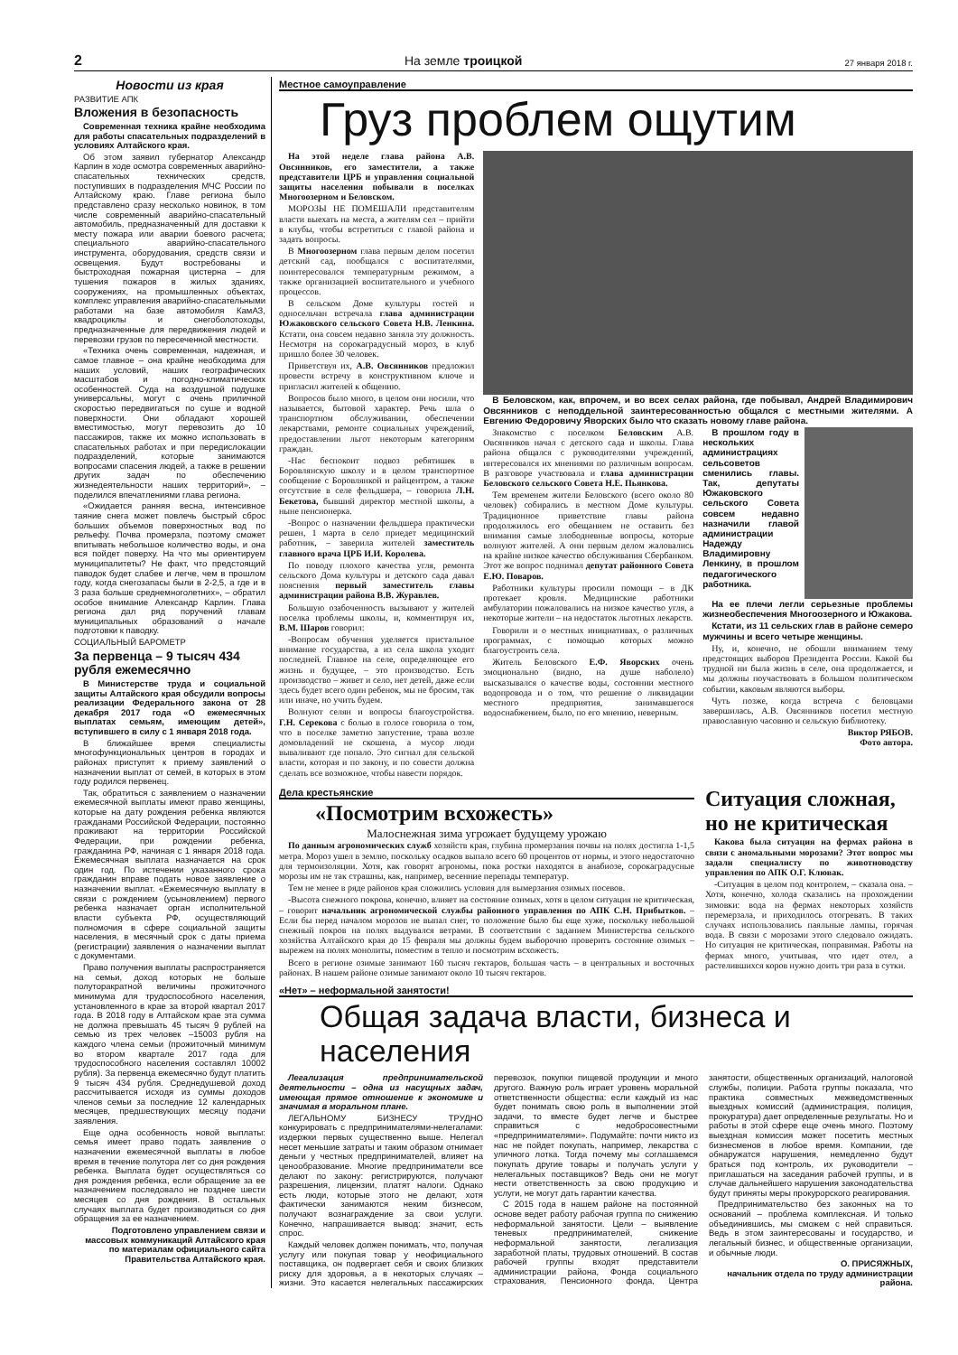2 На земле троицкой 27 января 2018 г.
Новости из края
РАЗВИТИЕ АПК
Вложения в безопасность
Современная техника крайне необходима для работы спасательных подразделений в условиях Алтайского края.
Об этом заявил губернатор Александр Карлин в ходе осмотра современных аварийно-спасательных технических средств, поступивших в подразделения МЧС России по Алтайскому краю. Главе региона было представлено сразу несколько новинок, в том числе современный аварийно-спасательный автомобиль, предназначенный для доставки к месту пожара или аварии боевого расчета; специального аварийно-спасательного инструмента, оборудования, средств связи и освещения. Будут востребованы и быстроходная пожарная цистерна – для тушения пожаров в жилых зданиях, сооружениях, на промышленных объектах, комплекс управления аварийно-спасательными работами на базе автомобиля КамАЗ, квадроциклы и снегоболотоходы, предназначенные для передвижения людей и перевозки грузов по пересеченной местности.
«Техника очень современная, надежная, и самое главное – она крайне необходима для наших условий, наших географических масштабов и погодно-климатических особенностей. Суда на воздушной подушке универсальны, могут с очень приличной скоростью передвигаться по суше и водной поверхности. Они обладают хорошей вместимостью, могут перевозить до 10 пассажиров, также их можно использовать в спасательных работах и при передислокации подразделений, которые занимаются вопросами спасения людей, а также в решении других задач по обеспечению жизнедеятельности наших территорий», – поделился впечатлениями глава региона.
«Ожидается ранняя весна, интенсивное таяние снега может повлечь быстрый сброс больших объемов поверхностных вод по рельефу. Почва промерзла, поэтому сможет впитывать небольшое количество воды, и она вся пойдет поверху. На что мы ориентируем муниципалитеты? Не факт, что предстоящий паводок будет слабее и легче, чем в прошлом году, когда снегозапасы были в 2-2,5, а где и в 3 раза больше среднемноголетних», – обратил особое внимание Александр Карлин. Глава региона дал ряд поручений главам муниципальных образований о начале подготовки к паводку.
СОЦИАЛЬНЫЙ БАРОМЕТР
За первенца – 9 тысяч 434 рубля ежемесячно
В Министерстве труда и социальной защиты Алтайского края обсудили вопросы реализации Федерального закона от 28 декабря 2017 года «О ежемесячных выплатах семьям, имеющим детей», вступившего в силу с 1 января 2018 года.
В ближайшее время специалисты многофункциональных центров в городах и районах приступят к приему заявлений о назначении выплат от семей, в которых в этом году родился первенец.
Так, обратиться с заявлением о назначении ежемесячной выплаты имеют право женщины, которые на дату рождения ребенка являются гражданами Российской Федерации, постоянно проживают на территории Российской Федерации, при рождении ребенка, гражданина РФ, начиная с 1 января 2018 года. Ежемесячная выплата назначается на срок один год. По истечении указанного срока гражданин вправе подать новое заявление о назначении выплат. «Ежемесячную выплату в связи с рождением (усыновлением) первого ребенка назначает орган исполнительной власти субъекта РФ, осуществляющий полномочия в сфере социальной защиты населения, в месячный срок с даты приема (регистрации) заявления о назначении выплат с документами.
Право получения выплаты распространяется на семьи, доход которых не больше полуторакратной величины прожиточного минимума для трудоспособного населения, установленного в крае за второй квартал 2017 года. В 2018 году в Алтайском крае эта сумма не должна превышать 45 тысяч 9 рублей на семью из трех человек –15003 рубля на каждого члена семьи (прожиточный минимум во втором квартале 2017 года для трудоспособного населения составлял 10002 рубля). За первенца ежемесячно будут платить 9 тысяч 434 рубля. Среднедушевой доход рассчитывается исходя из суммы доходов членов семьи за последние 12 календарных месяцев, предшествующих месяцу подачи заявления.
Еще одна особенность новой выплаты: семья имеет право подать заявление о назначении ежемесячной выплаты в любое время в течение полутора лет со дня рождения ребенка. Выплата будет осуществляться со дня рождения ребенка, если обращение за ее назначением последовало не позднее шести месяцев со дня рождения. В остальных случаях выплата будет производиться со дня обращения за ее назначением.
Подготовлено управлением связи и массовых коммуникаций Алтайского края по материалам официального сайта Правительства Алтайского края.
Местное самоуправление
Груз проблем ощутим
На этой неделе глава района А.В. Овсянников, его заместители, а также представители ЦРБ и управления социальной защиты населения побывали в поселках Многоозерном и Беловском.
МОРОЗЫ НЕ ПОМЕШАЛИ представителям власти выехать на места, а жителям сел – прийти в клубы, чтобы встретиться с главой района и задать вопросы.
В Многоозерном глава первым делом посетил детский сад, пообщался с воспитателями, поинтересовался температурным режимом, а также организацией воспитательного и учебного процессов.
В сельском Доме культуры гостей и односельчан встречала глава администрации Южаковского сельского Совета Н.В. Ленкина. Кстати, она совсем недавно заняла эту должность. Несмотря на сорокаградусный мороз, в клуб пришло более 30 человек.
Приветствуя их, А.В. Овсянников предложил провести встречу в конструктивном ключе и пригласил жителей к общению.
Вопросов было много, в целом они носили, что называется, бытовой характер. Речь шла о транспортном обслуживании, обеспечении лекарствами, ремонте социальных учреждений, предоставлении льгот некоторым категориям граждан.
-Нас беспокоит подвоз ребятишек в Боровлянскую школу и в целом транспортное сообщение с Боровлянкой и райцентром, а также отсутствие в селе фельдшера, – говорила Л.Н. Бекетова, бывший директор местной школы, а ныне пенсионерка.
-Вопрос о назначении фельдшера практически решен, 1 марта в село приедет медицинский работник, – заверила жителей заместитель главного врача ЦРБ И.И. Королева.
По поводу плохого качества угля, ремонта сельского Дома культуры и детского сада давал пояснения первый заместитель главы администрации района В.В. Журавлев.
Большую озабоченность вызывают у жителей поселка проблемы школы, и, комментируя их, В.М. Шаров говорил:
-Вопросам обучения уделяется пристальное внимание государства, а из села школа уходит последней. Главное на селе, определяющее его жизнь и будущее, – это производство. Есть производство – живет и село, нет детей, даже если здесь будет всего один ребенок, мы не бросим, так или иначе, но учить будем.
Волнуют селян и вопросы благоустройства. Г.Н. Серекова с болью в голосе говорила о том, что в поселке заметно запустение, трава возле домовладений не скошена, а мусор люди вываливают где попало. Это сигнал для сельской власти, которая и по закону, и по совести должна сделать все возможное, чтобы навести порядок.
В Беловском, как, впрочем, и во всех селах района, где побывал, Андрей Владимирович Овсянников с неподдельной заинтересованностью общался с местными жителями. А Евгению Федоровичу Яворских было что сказать новому главе района.
Знакомство с поселком Беловским А.В. Овсянников начал с детского сада и школы. Глава района общался с руководителями учреждений, интересовался их мнениями по различным вопросам. В разговоре участвовала и глава администрации Беловского сельского Совета Н.Е. Пьянкова.
Тем временем жители Беловского (всего около 80 человек) собирались в местном Доме культуры. Традиционное приветствие главы района продолжилось его обещанием не оставить без внимания самые злободневные вопросы, которые волнуют жителей. А они первым делом жаловались на крайне низкое качество обслуживания Сбербанком. Этот же вопрос поднимал депутат районного Совета Е.Ю. Поваров.
Работники культуры просили помощи – в ДК протекает кровля. Медицинские работники амбулатории пожаловались на низкое качество угля, а некоторые жители – на недостаток льготных лекарств.
Говорили и о местных инициативах, о различных программах, с помощью которых можно благоустроить села.
Житель Беловского Е.Ф. Яворских очень эмоционально (видно, на душе наболело) высказывался о качестве воды, состоянии местного водопровода и о том, что решение о ликвидации местного предприятия, занимавшегося водоснабжением, было, по его мнению, неверным.
В прошлом году в нескольких администрациях сельсоветов сменились главы. Так, депутаты Южаковского сельского Совета совсем недавно назначили главой администрации Надежду Владимировну Ленкину, в прошлом педагогического работника.
На ее плечи легли серьезные проблемы жизнеобеспечения Многоозерного и Южакова.
Кстати, из 11 сельских глав в районе семеро мужчины и всего четыре женщины.
Ну, и, конечно, не обошли вниманием тему предстоящих выборов Президента России. Какой бы трудной ни была жизнь в селе, она продолжается, и мы должны поучаствовать в большом политическом событии, каковым являются выборы.
Чуть позже, когда встреча с беловцами завершилась, А.В. Овсянников посетил местную православную часовню и сельскую библиотеку.
Виктор РЯБОВ.
Фото автора.
Дела крестьянские
«Посмотрим всхожесть»
Малоснежная зима угрожает будущему урожаю
По данным агрономических служб хозяйств края, глубина промерзания почвы на полях достигла 1-1,5 метра. Мороз ушел в землю, поскольку осадков выпало всего 60 процентов от нормы, и этого недостаточно для термоизоляции. Хотя, как говорят агрономы, пока ростки находятся в анабиозе, сорокаградусные морозы им не так страшны, как, например, весенние перепады температур.
Тем не менее в ряде районов края сложились условия для вымерзания озимых посевов.
-Высота снежного покрова, конечно, влияет на состояние озимых, хотя в целом ситуация не критическая, – говорит начальник агрономической службы районного управления по АПК С.Н. Прибытков. – Если бы перед началом морозов не выпал снег, то положение было бы еще хуже, поскольку небольшой снежный покров на полях выдувался ветрами. В соответствии с заданием Министерства сельского хозяйства Алтайского края до 15 февраля мы должны будем выборочно проверить состояние озимых – вырежем на полях монолиты, поместим в тепло и посмотрим всхожесть.
Всего в регионе озимые занимают 160 тысяч гектаров, большая часть – в центральных и восточных районах. В нашем районе озимые занимают около 10 тысяч гектаров.
Ситуация сложная, но не критическая
Какова была ситуация на фермах района в связи с аномальными морозами? Этот вопрос мы задали специалисту по животноводству управления по АПК О.Г. Клювак.
-Ситуация в целом под контролем, – сказала она. – Хотя, конечно, холода сказались на прохождении зимовки: вода на фермах некоторых хозяйств перемерзала, и приходилось отогревать. В таких случаях использовались паяльные лампы, горячая вода. В связи с морозами этого следовало ожидать. Но ситуация не критическая, поправимая. Работы на фермах много, учитывая, что идет отел, а растелившихся коров нужно доить три раза в сутки.
«Нет» – неформальной занятости!
Общая задача власти, бизнеса и населения
Легализация предпринимательской деятельности – одна из насущных задач, имеющая прямое отношение к экономике и значимая в моральном плане.
ЛЕГАЛЬНОМУ БИЗНЕСУ ТРУДНО конкурировать с предпринимателями-нелегалами: издержки первых существенно выше. Нелегал несет меньшие затраты и таким образом отнимает деньги у честных предпринимателей, влияет на ценообразование. Многие предприниматели все делают по закону: регистрируются, получают разрешения, лицензии, платят налоги. Однако есть люди, которые этого не делают, хотя фактически занимаются неким бизнесом, получают вознаграждение за свои услуги. Конечно, напрашивается вывод: значит, есть спрос.
Каждый человек должен понимать, что, получая услугу или покупая товар у неофициального поставщика, он подвергает себя и своих близких риску для здоровья, а в некоторых случаях – жизни. Это касается нелегальных пассажирских перевозок, покупки пищевой продукции и много другого. Важную роль играет уровень моральной ответственности общества: если каждый из нас будет понимать свою роль в выполнении этой задачи, то вместе будет легче и быстрее справиться с недобросовестными «предпринимателями». Подумайте: почти никто из нас не пойдет покупать, например, лекарства с уличного лотка. Тогда почему мы соглашаемся покупать другие товары и получать услуги у нелегальных поставщиков? Ведь они не могут нести ответственность за свою продукцию и услуги, не могут дать гарантии качества.
С 2015 года в нашем районе на постоянной основе ведет работу рабочая группа по снижению неформальной занятости. Цели – выявление теневых предпринимателей, снижение неформальной занятости, легализация заработной платы, трудовых отношений. В состав рабочей группы входят представители администрации района, Фонда социального страхования, Пенсионного фонда, Центра занятости, общественных организаций, налоговой службы, полиции. Работа группы показала, что практика совместных межведомственных выездных комиссий (администрация, полиция, прокуратура) дает определенные результаты. Но и работы в этой сфере еще очень много. Поэтому выездная комиссия может посетить местных бизнесменов в любое время. Компании, где обнаружатся нарушения, немедленно будут браться под контроль, их руководители – приглашаться на заседания рабочей группы, и в случае дальнейшего нарушения законодательства будут приняты меры прокурорского реагирования.
Предпринимательство без законных на то оснований – проблема комплексная. И только объединившись, мы сможем с ней справиться. Ведь в этом заинтересованы и государство, и легальный бизнес, и общественные организации, и обычные люди.
О. ПРИСЯЖНЫХ,
начальник отдела по труду администрации района.